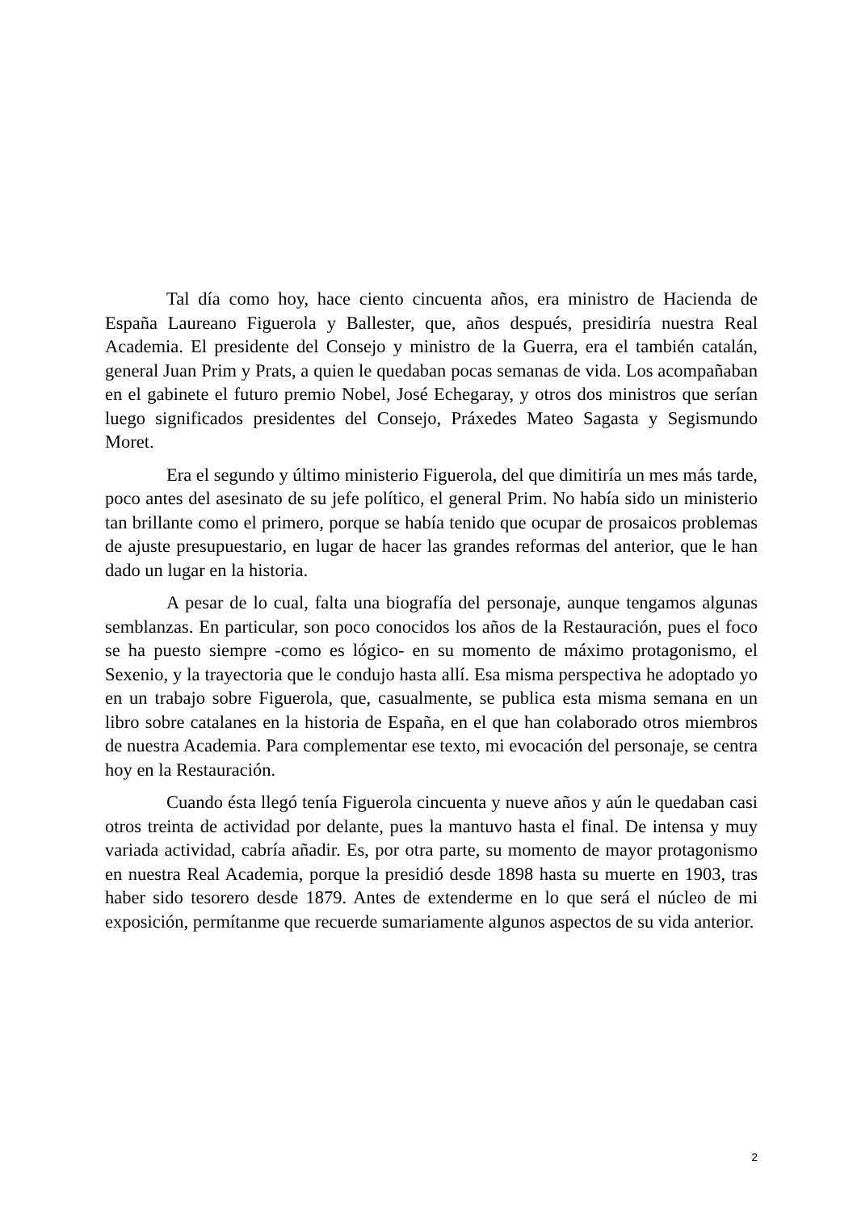Tal día como hoy, hace ciento cincuenta años, era ministro de Hacienda de España Laureano Figuerola y Ballester, que, años después, presidiría nuestra Real Academia. El presidente del Consejo y ministro de la Guerra, era el también catalán, general Juan Prim y Prats, a quien le quedaban pocas semanas de vida. Los acompañaban en el gabinete el futuro premio Nobel, José Echegaray, y otros dos ministros que serían luego significados presidentes del Consejo, Práxedes Mateo Sagasta y Segismundo Moret.
Era el segundo y último ministerio Figuerola, del que dimitiría un mes más tarde, poco antes del asesinato de su jefe político, el general Prim. No había sido un ministerio tan brillante como el primero, porque se había tenido que ocupar de prosaicos problemas de ajuste presupuestario, en lugar de hacer las grandes reformas del anterior, que le han dado un lugar en la historia.
A pesar de lo cual, falta una biografía del personaje, aunque tengamos algunas semblanzas. En particular, son poco conocidos los años de la Restauración, pues el foco se ha puesto siempre -como es lógico- en su momento de máximo protagonismo, el Sexenio, y la trayectoria que le condujo hasta allí. Esa misma perspectiva he adoptado yo en un trabajo sobre Figuerola, que, casualmente, se publica esta misma semana en un libro sobre catalanes en la historia de España, en el que han colaborado otros miembros de nuestra Academia. Para complementar ese texto, mi evocación del personaje, se centra hoy en la Restauración.
Cuando ésta llegó tenía Figuerola cincuenta y nueve años y aún le quedaban casi otros treinta de actividad por delante, pues la mantuvo hasta el final. De intensa y muy variada actividad, cabría añadir. Es, por otra parte, su momento de mayor protagonismo en nuestra Real Academia, porque la presidió desde 1898 hasta su muerte en 1903, tras haber sido tesorero desde 1879. Antes de extenderme en lo que será el núcleo de mi exposición, permítanme que recuerde sumariamente algunos aspectos de su vida anterior.
2